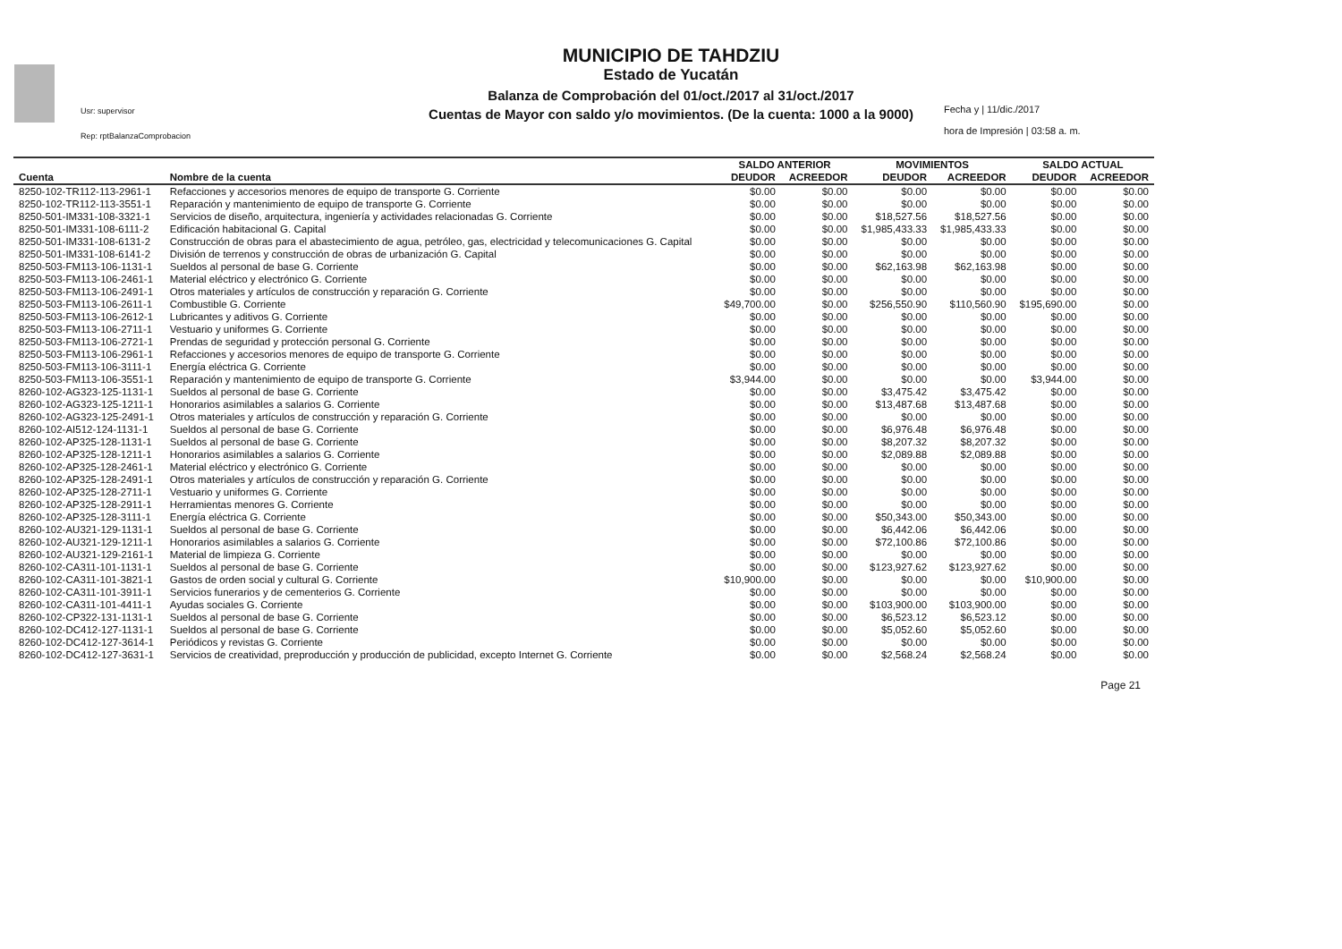MUNICIPIO DE TAHDZIU
Estado de Yucatán
Balanza de Comprobación del 01/oct./2017 al 31/oct./2017
Cuentas de Mayor con saldo y/o movimientos. (De la cuenta: 1000 a la 9000)
Usr: supervisor
Rep: rptBalanzaComprobacion
Fecha y | 11/dic./2017
hora de Impresión | 03:58 a. m.
| | | SALDO ANTERIOR | | MOVIMIENTOS | | SALDO ACTUAL | |
| --- | --- | --- | --- | --- | --- | --- | --- |
| Cuenta | Nombre de la cuenta | DEUDOR | ACREEDOR | DEUDOR | ACREEDOR | DEUDOR | ACREEDOR |
| 8250-102-TR112-113-2961-1 | Refacciones y accesorios menores de equipo de transporte G. Corriente | $0.00 | $0.00 | $0.00 | $0.00 | $0.00 | $0.00 |
| 8250-102-TR112-113-3551-1 | Reparación y mantenimiento de equipo de transporte G. Corriente | $0.00 | $0.00 | $0.00 | $0.00 | $0.00 | $0.00 |
| 8250-501-IM331-108-3321-1 | Servicios de diseño, arquitectura, ingeniería y actividades relacionadas G. Corriente | $0.00 | $0.00 | $18,527.56 | $18,527.56 | $0.00 | $0.00 |
| 8250-501-IM331-108-6111-2 | Edificación habitacional G. Capital | $0.00 | $0.00 | $1,985,433.33 | $1,985,433.33 | $0.00 | $0.00 |
| 8250-501-IM331-108-6131-2 | Construcción de obras para el abastecimiento de agua, petróleo, gas, electricidad y telecomunicaciones G. Capital | $0.00 | $0.00 | $0.00 | $0.00 | $0.00 | $0.00 |
| 8250-501-IM331-108-6141-2 | División de terrenos y construcción de obras de urbanización G. Capital | $0.00 | $0.00 | $0.00 | $0.00 | $0.00 | $0.00 |
| 8250-503-FM113-106-1131-1 | Sueldos al personal de base G. Corriente | $0.00 | $0.00 | $62,163.98 | $62,163.98 | $0.00 | $0.00 |
| 8250-503-FM113-106-2461-1 | Material eléctrico y electrónico G. Corriente | $0.00 | $0.00 | $0.00 | $0.00 | $0.00 | $0.00 |
| 8250-503-FM113-106-2491-1 | Otros materiales y artículos de construcción y reparación G. Corriente | $0.00 | $0.00 | $0.00 | $0.00 | $0.00 | $0.00 |
| 8250-503-FM113-106-2611-1 | Combustible G. Corriente | $49,700.00 | $0.00 | $256,550.90 | $110,560.90 | $195,690.00 | $0.00 |
| 8250-503-FM113-106-2612-1 | Lubricantes y aditivos G. Corriente | $0.00 | $0.00 | $0.00 | $0.00 | $0.00 | $0.00 |
| 8250-503-FM113-106-2711-1 | Vestuario y uniformes G. Corriente | $0.00 | $0.00 | $0.00 | $0.00 | $0.00 | $0.00 |
| 8250-503-FM113-106-2721-1 | Prendas de seguridad y protección personal G. Corriente | $0.00 | $0.00 | $0.00 | $0.00 | $0.00 | $0.00 |
| 8250-503-FM113-106-2961-1 | Refacciones y accesorios menores de equipo de transporte G. Corriente | $0.00 | $0.00 | $0.00 | $0.00 | $0.00 | $0.00 |
| 8250-503-FM113-106-3111-1 | Energía eléctrica G. Corriente | $0.00 | $0.00 | $0.00 | $0.00 | $0.00 | $0.00 |
| 8250-503-FM113-106-3551-1 | Reparación y mantenimiento de equipo de transporte G. Corriente | $3,944.00 | $0.00 | $0.00 | $0.00 | $3,944.00 | $0.00 |
| 8260-102-AG323-125-1131-1 | Sueldos al personal de base G. Corriente | $0.00 | $0.00 | $3,475.42 | $3,475.42 | $0.00 | $0.00 |
| 8260-102-AG323-125-1211-1 | Honorarios asimilables a salarios G. Corriente | $0.00 | $0.00 | $13,487.68 | $13,487.68 | $0.00 | $0.00 |
| 8260-102-AG323-125-2491-1 | Otros materiales y artículos de construcción y reparación G. Corriente | $0.00 | $0.00 | $0.00 | $0.00 | $0.00 | $0.00 |
| 8260-102-AI512-124-1131-1 | Sueldos al personal de base G. Corriente | $0.00 | $0.00 | $6,976.48 | $6,976.48 | $0.00 | $0.00 |
| 8260-102-AP325-128-1131-1 | Sueldos al personal de base G. Corriente | $0.00 | $0.00 | $8,207.32 | $8,207.32 | $0.00 | $0.00 |
| 8260-102-AP325-128-1211-1 | Honorarios asimilables a salarios G. Corriente | $0.00 | $0.00 | $2,089.88 | $2,089.88 | $0.00 | $0.00 |
| 8260-102-AP325-128-2461-1 | Material eléctrico y electrónico G. Corriente | $0.00 | $0.00 | $0.00 | $0.00 | $0.00 | $0.00 |
| 8260-102-AP325-128-2491-1 | Otros materiales y artículos de construcción y reparación G. Corriente | $0.00 | $0.00 | $0.00 | $0.00 | $0.00 | $0.00 |
| 8260-102-AP325-128-2711-1 | Vestuario y uniformes G. Corriente | $0.00 | $0.00 | $0.00 | $0.00 | $0.00 | $0.00 |
| 8260-102-AP325-128-2911-1 | Herramientas menores G. Corriente | $0.00 | $0.00 | $0.00 | $0.00 | $0.00 | $0.00 |
| 8260-102-AP325-128-3111-1 | Energía eléctrica G. Corriente | $0.00 | $0.00 | $50,343.00 | $50,343.00 | $0.00 | $0.00 |
| 8260-102-AU321-129-1131-1 | Sueldos al personal de base G. Corriente | $0.00 | $0.00 | $6,442.06 | $6,442.06 | $0.00 | $0.00 |
| 8260-102-AU321-129-1211-1 | Honorarios asimilables a salarios G. Corriente | $0.00 | $0.00 | $72,100.86 | $72,100.86 | $0.00 | $0.00 |
| 8260-102-AU321-129-2161-1 | Material de limpieza G. Corriente | $0.00 | $0.00 | $0.00 | $0.00 | $0.00 | $0.00 |
| 8260-102-CA311-101-1131-1 | Sueldos al personal de base G. Corriente | $0.00 | $0.00 | $123,927.62 | $123,927.62 | $0.00 | $0.00 |
| 8260-102-CA311-101-3821-1 | Gastos de orden social y cultural G. Corriente | $10,900.00 | $0.00 | $0.00 | $0.00 | $10,900.00 | $0.00 |
| 8260-102-CA311-101-3911-1 | Servicios funerarios y de cementerios G. Corriente | $0.00 | $0.00 | $0.00 | $0.00 | $0.00 | $0.00 |
| 8260-102-CA311-101-4411-1 | Ayudas sociales G. Corriente | $0.00 | $0.00 | $103,900.00 | $103,900.00 | $0.00 | $0.00 |
| 8260-102-CP322-131-1131-1 | Sueldos al personal de base G. Corriente | $0.00 | $0.00 | $6,523.12 | $6,523.12 | $0.00 | $0.00 |
| 8260-102-DC412-127-1131-1 | Sueldos al personal de base G. Corriente | $0.00 | $0.00 | $5,052.60 | $5,052.60 | $0.00 | $0.00 |
| 8260-102-DC412-127-3614-1 | Periódicos y revistas G. Corriente | $0.00 | $0.00 | $0.00 | $0.00 | $0.00 | $0.00 |
| 8260-102-DC412-127-3631-1 | Servicios de creatividad, preproducción y producción de publicidad, excepto Internet G. Corriente | $0.00 | $0.00 | $2,568.24 | $2,568.24 | $0.00 | $0.00 |
Page 21